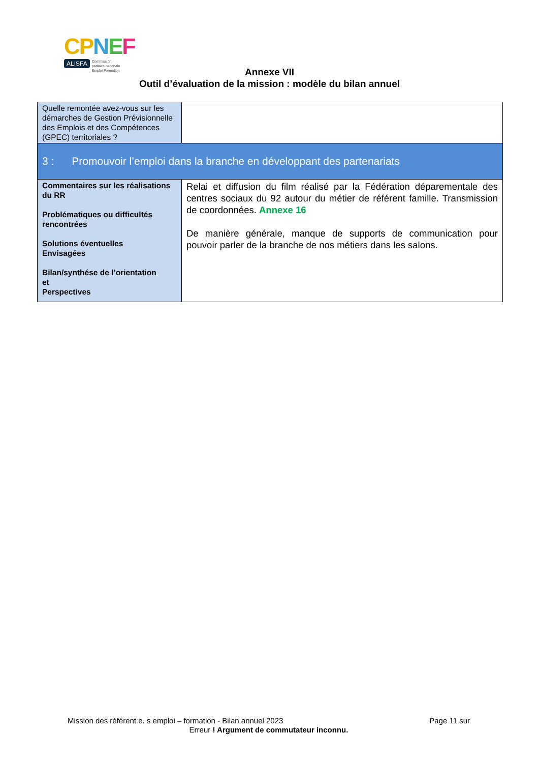CPNEF
ALISFA Commission
paritaire nationale
Emploi Formation
Annexe VII
Outil d’évaluation de la mission : modèle du bilan annuel
| Quelle remontée avez-vous sur les démarches de Gestion Prévisionnelle des Emplois et des Compétences (GPEC) territoriales ? | |
| 3 : Promouvoir l’emploi dans la branche en développant des partenariats | |
| Commentaires sur les réalisations du RR Problématiques ou difficultés rencontrées Solutions éventuelles Envisagées Bilan/synthése de l’orientation et Perspectives | Relai et diffusion du film réalisé par la Fédération déparementale des centres sociaux du 92 autour du métier de référent famille. Transmission de coordonnées. Annexe 16 De manière générale, manque de supports de communication pour pouvoir parler de la branche de nos métiers dans les salons. |
Mission des référent.e. s emploi – formation - Bilan annuel 2023 Page 11 sur
Erreur ! Argument de commutateur inconnu.